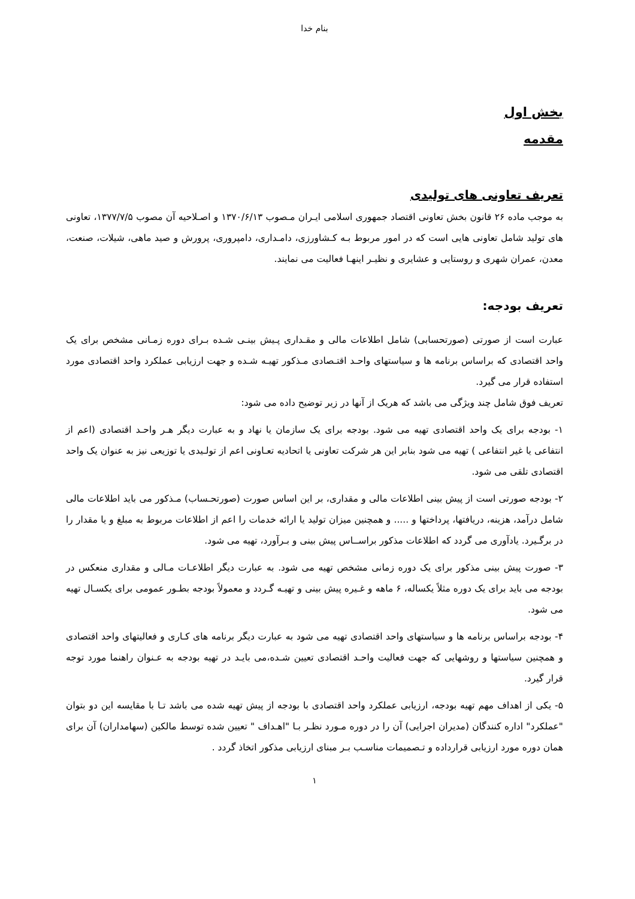بنام خدا
بخش اول
مقدمه
تعریف تعاونی های تولیدی
به موجب ماده ۲۶ قانون بخش تعاونی اقتصاد جمهوری اسلامی ایـران مـصوب ۱۳۷۰/۶/۱۳ و اصـلاحیه آن مصوب ۱۳۷۷/۷/۵، تعاونی های تولید شامل تعاونی هایی است که در امور مربوط بـه کـشاورزی، دامـداری، دامپروری، پرورش و صید ماهی، شیلات، صنعت، معدن، عمران شهری و روستایی و عشایری و نظیـر اینهـا فعالیت می نمایند.
تعریف بودجه:
عبارت است از صورتی (صورتحسابی) شامل اطلاعات مالی و مقـداری پـیش بینـی شـده بـرای دوره زمـانی مشخص برای یک واحد اقتصادی که براساس برنامه ها و سیاستهای واحـد اقتـصادی مـذکور تهیـه شـده و جهت ارزیابی عملکرد واحد اقتصادی مورد استفاده قرار می گیرد.
تعریف فوق شامل چند ویژگی می باشد که هریک از آنها در زیر توضیح داده می شود:
۱- بودجه برای یک واحد اقتصادی تهیه می شود. بودجه برای یک سازمان یا نهاد و به عبارت دیگر هـر واحـد اقتصادی (اعم از انتفاعی یا غیر انتفاعی ) تهیه می شود بنابر این هر شرکت تعاونی یا اتحادیه تعـاونی اعم از تولـیدی یا توزیعی نیز به عنوان یک واحد اقتصادی تلقی می شود.
۲- بودجه صورتی است از پیش بینی اطلاعات مالی و مقداری، بر این اساس صورت (صورتحـساب) مـذکور می باید اطلاعات مالی شامل درآمد، هزینه، دریافتها، پرداختها و ..... و همچنین میزان تولید یا ارائه خدمات را اعم از اطلاعات مربوط به مبلغ و یا مقدار را در برگـیرد. یادآوری می گردد که اطلاعات مذکور براســاس پیش بینی و بـرآورد، تهیه می شود.
۳- صورت پیش بینی مذکور برای یک دوره زمانی مشخص تهیه می شود. به عبارت دیگر اطلاعـات مـالی و مقداری منعکس در بودجه می باید برای یک دوره مثلاً یکساله، ۶ ماهه و غـیره پیش بینی و تهیـه گـردد و معمولاً بودجه بطـور عمومی برای یکسـال تهیه می شود.
۴- بودجه براساس برنامه ها و سیاستهای واحد اقتصادی تهیه می شود به عبارت دیگر برنامه های کـاری و فعالیتهای واحد اقتصادی و همچنین سیاستها و روشهایی که جهت فعالیت واحـد اقتصادی تعیین شـده،می بایـد در تهیه بودجه به عـنوان راهنما مورد توجه قرار گیرد.
۵- یکی از اهداف مهم تهیه بودجه، ارزیابی عملکرد واحد اقتصادی با بودجه از پیش تهیه شده می باشد تـا با مقایسه این دو بتوان "عملکرد" اداره کنندگان (مدیران اجرایی) آن را در دوره مـورد نظـر بـا "اهـداف " تعیین شده توسط مالکین (سهامداران) آن برای همان دوره مورد ارزیابی قرارداده و تـصمیمات مناسـب بـر مبنای ارزیابی مذکور اتخاذ گردد .
۱